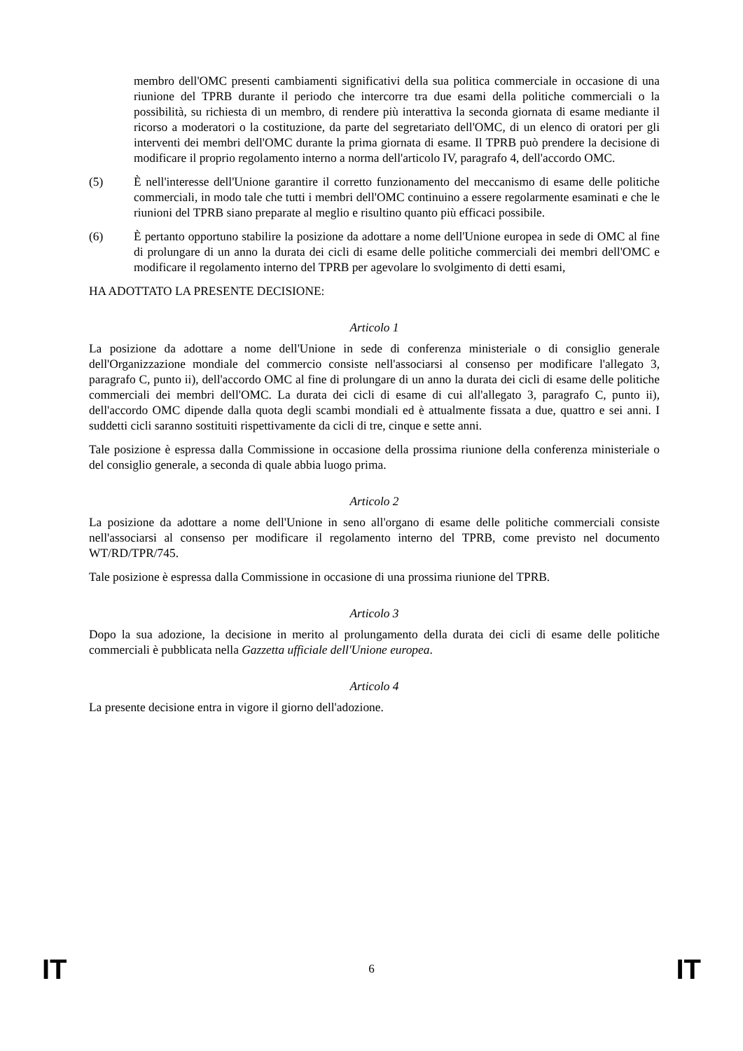membro dell'OMC presenti cambiamenti significativi della sua politica commerciale in occasione di una riunione del TPRB durante il periodo che intercorre tra due esami della politiche commerciali o la possibilità, su richiesta di un membro, di rendere più interattiva la seconda giornata di esame mediante il ricorso a moderatori o la costituzione, da parte del segretariato dell'OMC, di un elenco di oratori per gli interventi dei membri dell'OMC durante la prima giornata di esame. Il TPRB può prendere la decisione di modificare il proprio regolamento interno a norma dell'articolo IV, paragrafo 4, dell'accordo OMC.
(5) È nell'interesse dell'Unione garantire il corretto funzionamento del meccanismo di esame delle politiche commerciali, in modo tale che tutti i membri dell'OMC continuino a essere regolarmente esaminati e che le riunioni del TPRB siano preparate al meglio e risultino quanto più efficaci possibile.
(6) È pertanto opportuno stabilire la posizione da adottare a nome dell'Unione europea in sede di OMC al fine di prolungare di un anno la durata dei cicli di esame delle politiche commerciali dei membri dell'OMC e modificare il regolamento interno del TPRB per agevolare lo svolgimento di detti esami,
HA ADOTTATO LA PRESENTE DECISIONE:
Articolo 1
La posizione da adottare a nome dell'Unione in sede di conferenza ministeriale o di consiglio generale dell'Organizzazione mondiale del commercio consiste nell'associarsi al consenso per modificare l'allegato 3, paragrafo C, punto ii), dell'accordo OMC al fine di prolungare di un anno la durata dei cicli di esame delle politiche commerciali dei membri dell'OMC. La durata dei cicli di esame di cui all'allegato 3, paragrafo C, punto ii), dell'accordo OMC dipende dalla quota degli scambi mondiali ed è attualmente fissata a due, quattro e sei anni. I suddetti cicli saranno sostituiti rispettivamente da cicli di tre, cinque e sette anni.
Tale posizione è espressa dalla Commissione in occasione della prossima riunione della conferenza ministeriale o del consiglio generale, a seconda di quale abbia luogo prima.
Articolo 2
La posizione da adottare a nome dell'Unione in seno all'organo di esame delle politiche commerciali consiste nell'associarsi al consenso per modificare il regolamento interno del TPRB, come previsto nel documento WT/RD/TPR/745.
Tale posizione è espressa dalla Commissione in occasione di una prossima riunione del TPRB.
Articolo 3
Dopo la sua adozione, la decisione in merito al prolungamento della durata dei cicli di esame delle politiche commerciali è pubblicata nella Gazzetta ufficiale dell'Unione europea.
Articolo 4
La presente decisione entra in vigore il giorno dell'adozione.
IT 6 IT